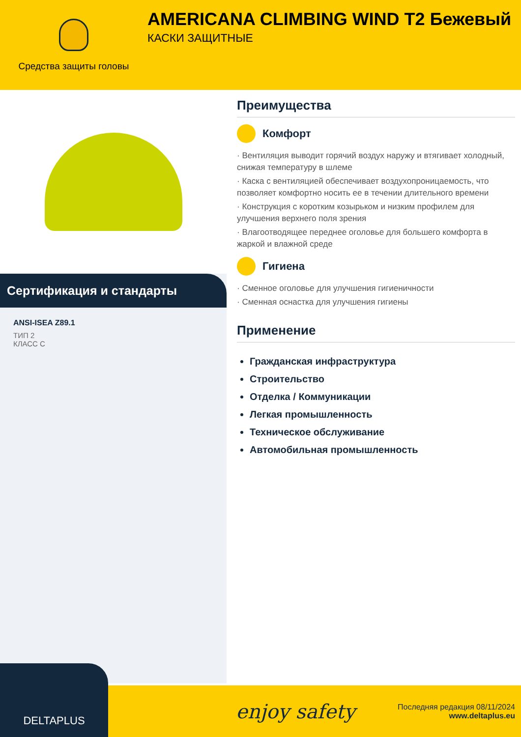Средства защиты головы
AMERICANA CLIMBING WIND T2 Бежевый
КАСКИ ЗАЩИТНЫЕ
Сертификация и стандарты
ANSI-ISEA Z89.1
ТИП 2
КЛАСС C
Преимущества
Комфорт
· Вентиляция выводит горячий воздух наружу и втягивает холодный, снижая температуру в шлеме
· Каска с вентиляцией обеспечивает воздухопроницаемость, что позволяет комфортно носить ее в течении длительного времени
· Конструкция с коротким козырьком и низким профилем для улучшения верхнего поля зрения
· Влагоотводящее переднее оголовье для большего комфорта в жаркой и влажной среде
Гигиена
· Сменное оголовье для улучшения гигиеничности
· Сменная оснастка для улучшения гигиены
Применение
Гражданская инфраструктура
Строительство
Отделка / Коммуникации
Легкая промышленность
Техническое обслуживание
Автомобильная промышленность
DELTAPLUS
enjoy safety
Последняя редакция 08/11/2024
www.deltaplus.eu